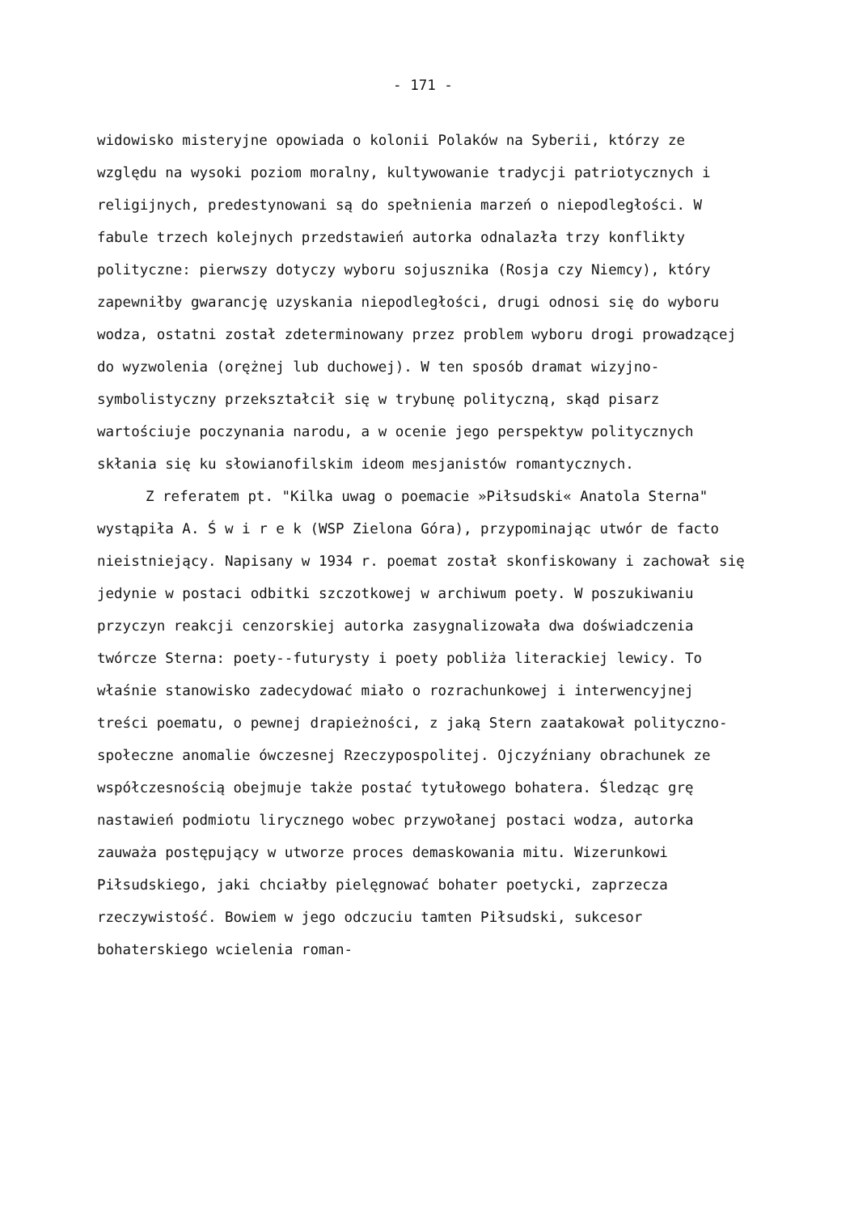- 171 -
widowisko misteryjne opowiada o kolonii Polaków na Syberii, którzy ze względu na wysoki poziom moralny, kultywowanie tradycji patriotycznych i religijnych, predestynowani są do spełnienia marzeń o niepodległości. W fabule trzech kolejnych przedstawień autorka odnalazła trzy konflikty polityczne: pierwszy dotyczy wyboru sojusznika (Rosja czy Niemcy), który zapewniłby gwarancję uzyskania niepodległości, drugi odnosi się do wyboru wodza, ostatni został zdeterminowany przez problem wyboru drogi prowadzącej do wyzwolenia (orężnej lub duchowej). W ten sposób dramat wizyjno-symbolistyczny przekształcił się w trybunę polityczną, skąd pisarz wartościuje poczynania narodu, a w ocenie jego perspektyw politycznych skłania się ku słowianofilskim ideom mesjanistów romantycznych.
Z referatem pt. "Kilka uwag o poemacie »Piłsudski« Anatola Sterna" wystąpiła A. Ś w i r e k (WSP Zielona Góra), przypominając utwór de facto nieistniejący. Napisany w 1934 r. poemat został skonfiskowany i zachował się jedynie w postaci odbitki szczotkowej w archiwum poety. W poszukiwaniu przyczyn reakcji cenzorskiej autorka zasygnalizowała dwa doświadczenia twórcze Sterna: poety--futurysty i poety pobliża literackiej lewicy. To właśnie stanowisko zadecydować miało o rozrachunkowej i interwencyjnej treści poematu, o pewnej drapieżności, z jaką Stern zaatakował polityczno-społeczne anomalie ówczesnej Rzeczypospolitej. Ojczyźniany obrachunek ze współczesnością obejmuje także postać tytułowego bohatera. Śledząc grę nastawień podmiotu lirycznego wobec przywołanej postaci wodza, autorka zauważa postępujący w utworze proces demaskowania mitu. Wizerunkowi Piłsudskiego, jaki chciałby pielęgnować bohater poetycki, zaprzecza rzeczywistość. Bowiem w jego odczuciu tamten Piłsudski, sukcesor bohaterskiego wcielenia roman-